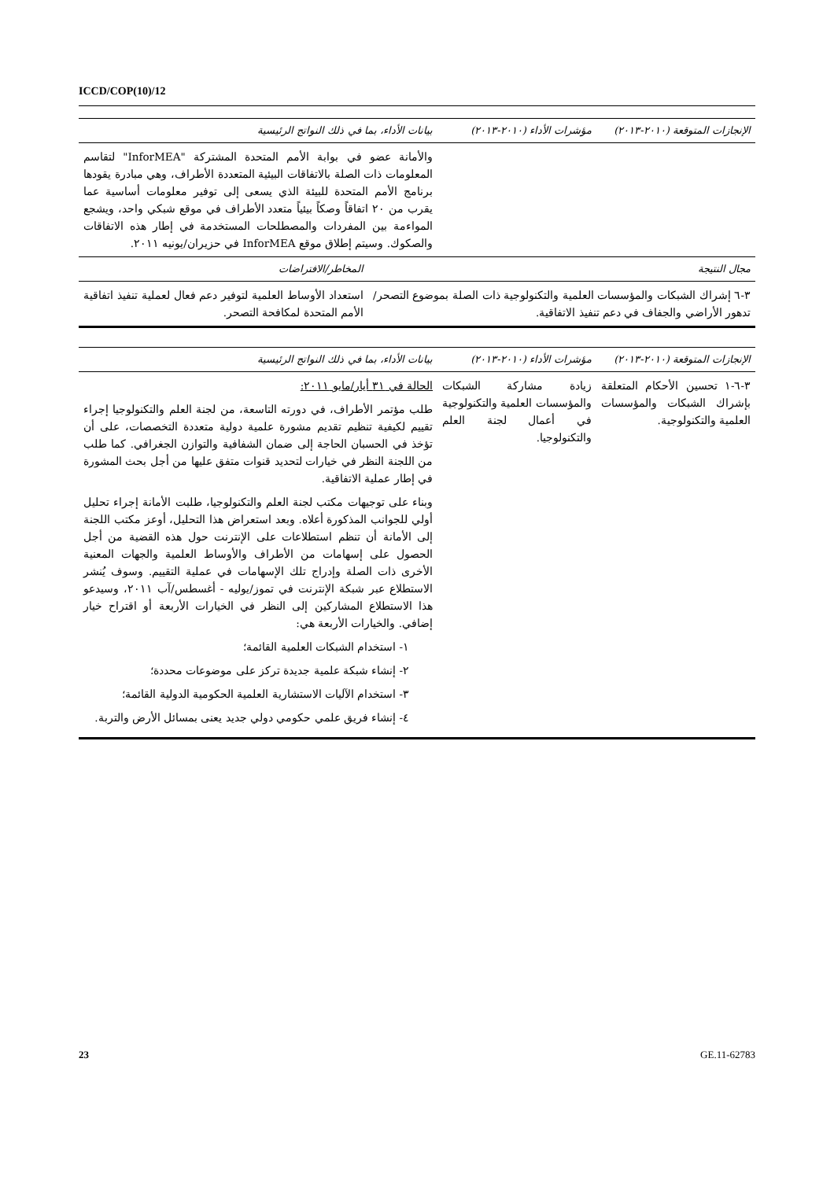ICCD/COP(10)/12
| الإنجازات المتوقعة (٢٠١٠-٢٠١٣) | مؤشرات الأداء (٢٠١٠-٢٠١٣) | بيانات الأداء، بما في ذلك النواتج الرئيسية |
| --- | --- | --- |
| | | والأمانة عضو في بوابة الأمم المتحدة المشتركة "InforMEA" لتقاسم المعلومات ذات الصلة بالاتفاقات البيئية المتعددة الأطراف، وهي مبادرة يقودها برنامج الأمم المتحدة للبيئة الذي يسعى إلى توفير معلومات أساسية عما يقرب من ٢٠ اتفاقاً وصكاً بيئياً متعدد الأطراف في موقع شبكي واحد، ويشجع المواءمة بين المفردات والمصطلحات المستخدمة في إطار هذه الاتفاقات والصكوك. وسيتم إطلاق موقع InforMEA في حزيران/يونيه ٢٠١١. |
| مجال النتيجة | المخاطر/الافتراضات |
| --- | --- |
| ٣-٦ إشراك الشبكات والمؤسسات العلمية والتكنولوجية ذات الصلة بموضوع التصحر/تدهور الأراضي والجفاف في دعم تنفيذ الاتفاقية. | استعداد الأوساط العلمية لتوفير دعم فعال لعملية تنفيذ اتفاقية الأمم المتحدة لمكافحة التصحر. |
| الإنجازات المتوقعة (٢٠١٠-٢٠١٣) | مؤشرات الأداء (٢٠١٠-٢٠١٣) | بيانات الأداء، بما في ذلك النواتج الرئيسية |
| --- | --- | --- |
| ٣-٦-١ تحسين الأحكام المتعلقة بإشراك الشبكات والمؤسسات العلمية والتكنولوجية. | زيادة مشاركة الشبكات والمؤسسات العلمية والتكنولوجية في أعمال لجنة العلم والتكنولوجيا. | الحالة في ٣١ أيار/مايو ٢٠١١: طلب مؤتمر الأطراف، في دورته التاسعة، من لجنة العلم والتكنولوجيا إجراء تقييم لكيفية تنظيم تقديم مشورة علمية دولية متعددة التخصصات، على أن تؤخذ في الحسبان الحاجة إلى ضمان الشفافية والتوازن الجغرافي. كما طلب من اللجنة النظر في خيارات لتحديد قنوات متفق عليها من أجل بحث المشورة في إطار عملية الاتفاقية. وبناء على توجيهات مكتب لجنة العلم والتكنولوجيا، طلبت الأمانة إجراء تحليل أولي للجوانب المذكورة أعلاه. وبعد استعراض هذا التحليل، أوعز مكتب اللجنة إلى الأمانة أن تنظم استطلاعات على الإنترنت حول هذه القضية من أجل الحصول على إسهامات من الأطراف والأوساط العلمية والجهات المعنية الأخرى ذات الصلة وإدراج تلك الإسهامات في عملية التقييم. وسوف يُنشر الاستطلاع عبر شبكة الإنترنت في تموز/يوليه - أغسطس/آب ٢٠١١، وسيدعو هذا الاستطلاع المشاركين إلى النظر في الخيارات الأربعة أو اقتراح خيار إضافي. والخيارات الأربعة هي: ١- استخدام الشبكات العلمية القائمة؛ ٢- إنشاء شبكة علمية جديدة تركز على موضوعات محددة؛ ٣- استخدام الآليات الاستشارية العلمية الحكومية الدولية القائمة؛ ٤- إنشاء فريق علمي حكومي دولي جديد يعنى بمسائل الأرض والتربة. |
23 GE.11-62783